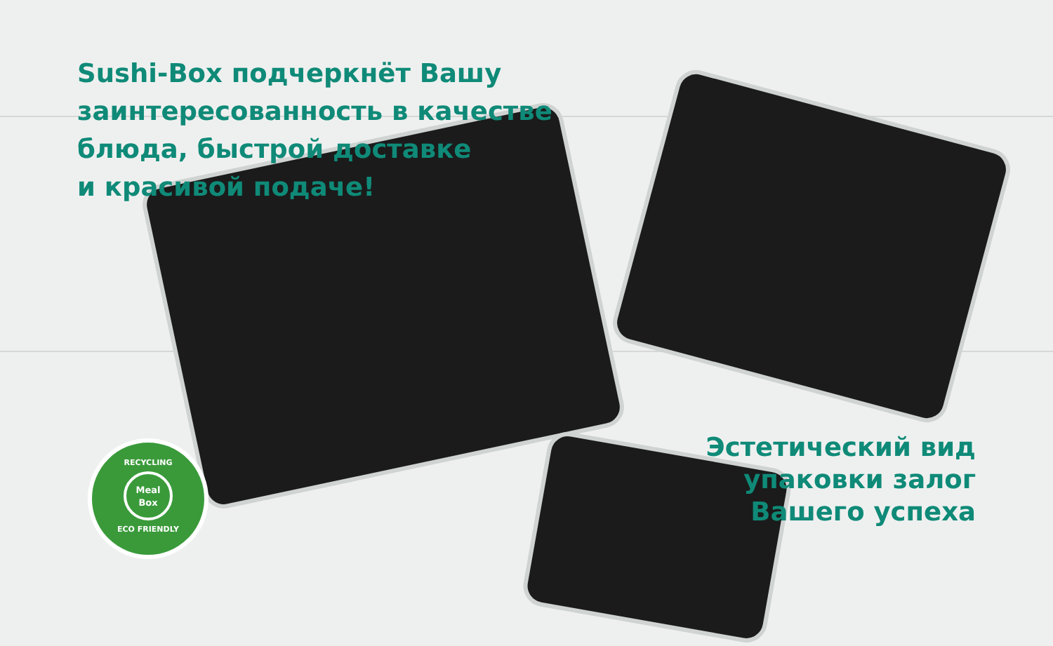Sushi-Box подчеркнёт Вашу
заинтересованность в качестве
блюда, быстрой доставке
и красивой подаче!
Эстетический вид
упаковки залог
Вашего успеха
RECYCLING
Meal
Box
ECO FRIENDLY